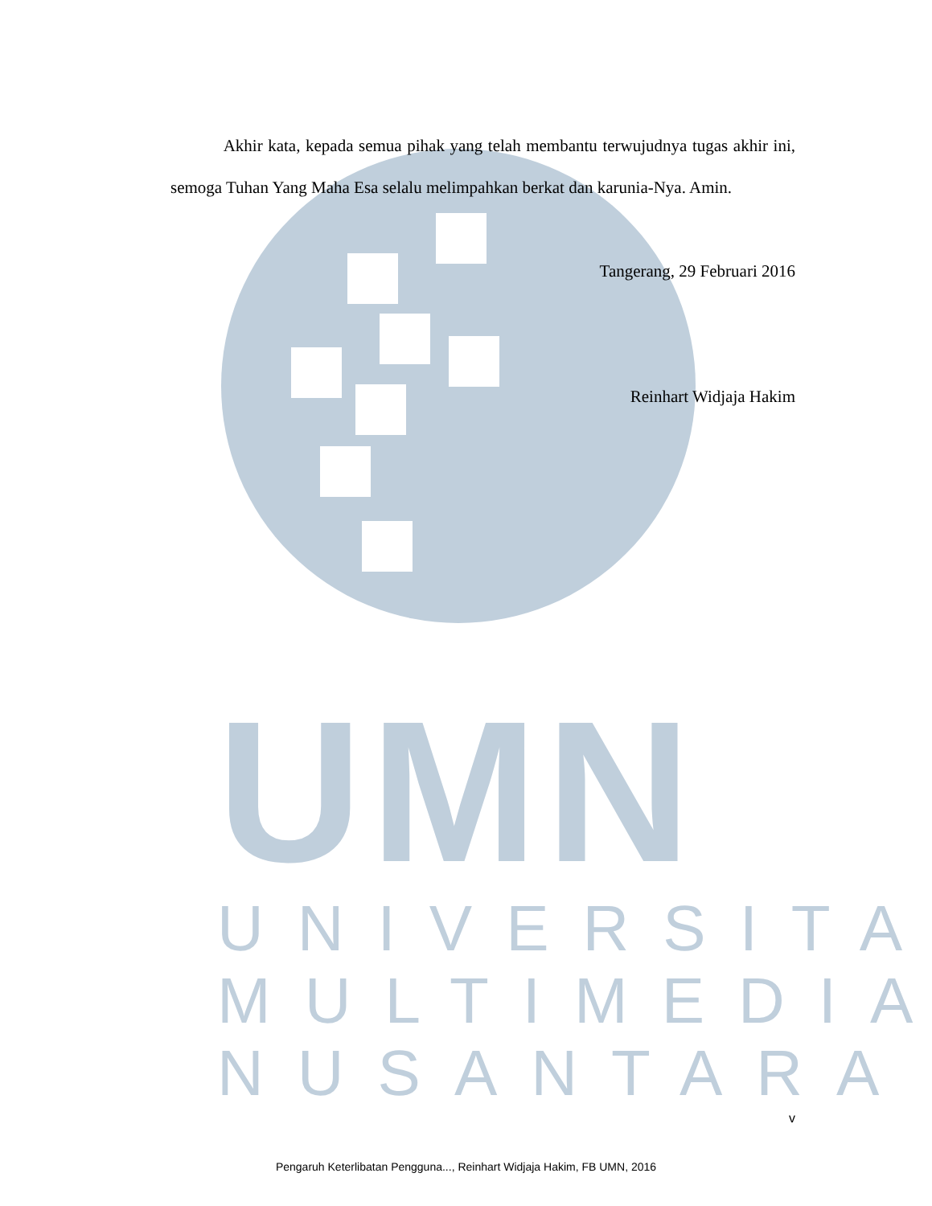UMN
UNIVERSITAS MULTIMEDIA NUSANTARA
Akhir kata, kepada semua pihak yang telah membantu terwujudnya tugas akhir ini, semoga Tuhan Yang Maha Esa selalu melimpahkan berkat dan karunia-Nya. Amin.
Tangerang, 29 Februari 2016
Reinhart Widjaja Hakim
v
Pengaruh Keterlibatan Pengguna..., Reinhart Widjaja Hakim, FB UMN, 2016